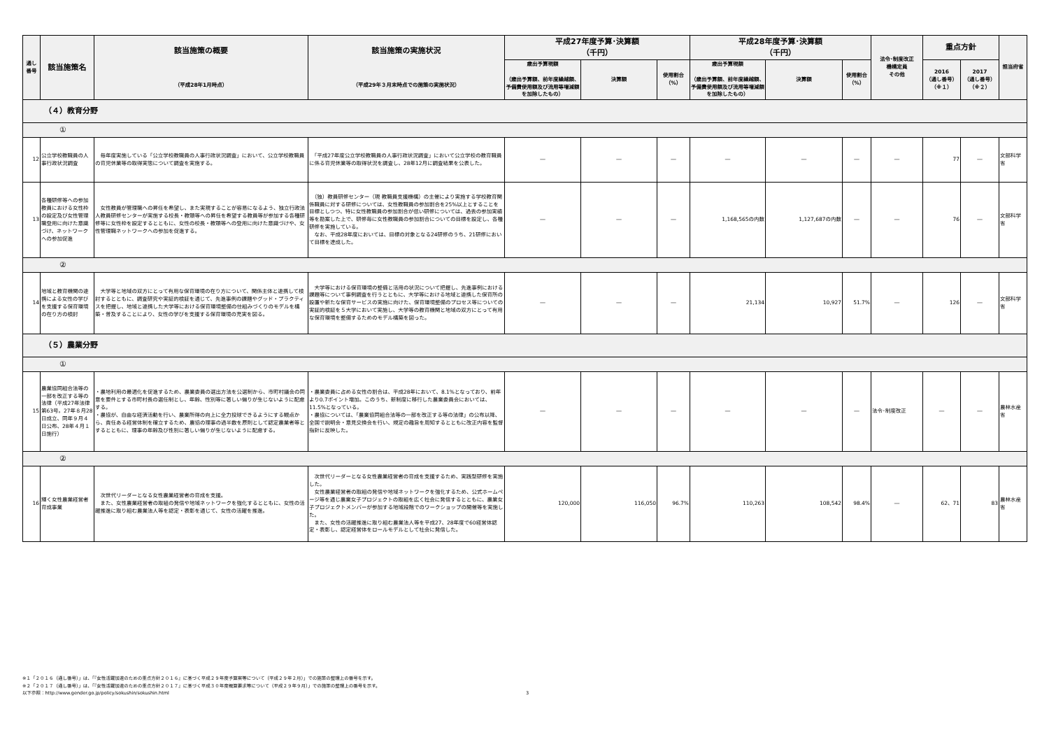| 通し番号 | 該当施策名 | 該当施策の概要 （平成28年1月時点） | 該当施策の実施状況 （平成29年３月末時点での施策の実施状況） | 平成27年度予算･決算額 （千円） | | | 平成28年度予算･決算額 （千円） | | | 法令･制度改正 機構定員 その他 | 重点方針 | | 担当府省 |
| --- | --- | --- | --- | --- | --- | --- | --- | --- | --- | --- | --- | --- | --- |
| | | | | 歳出予算現額 （歳出予算額、前年度繰越額、予備費使用額及び流用等増減額を加除したもの） | 決算額 | 使用割合 （%） | 歳出予算現額 （歳出予算額、前年度繰越額、予備費使用額及び流用等増減額を加除したもの） | 決算額 | 使用割合 （%） | | 2016 （通し番号） （※１） | 2017 （通し番号） （※２） | |
| （４）教育分野 | | | | | | | | | | | | | |
| ① | | | | | | | | | | | | | |
| 12 | 公立学校教職員の人事行政状況調査 | 毎年度実施している「公立学校教職員の人事行政状況調査」において、公立学校教職員の育児休業等の取得実態について調査を実施する。 | 「平成27年度公立学校教職員の人事行政状況調査」において公立学校の教育職員に係る育児休業等の取得状況を調査し、28年12月に調査結果を公表した。 | ― | ― | ― | ― | ― | ― | ― | 77 | ― | 文部科学省 |
| 13 | 各種研修等への参加教員における女性枠の設定及び女性管理職登用に向けた意識づけ、ネットワークへの参加促進 | 女性教員が管理職への昇任を希望し、また実現することが容易になるよう、独立行政法人教員研修センターが実施する校長・教頭等への昇任を希望する教員等が参加する各種研修等に女性枠を設定するとともに、女性の校長・教頭等への登用に向けた意識づけや、女性管理職ネットワークへの参加を促進する。 | （独）教員研修センター（現 教職員支援機構）の主催により実施する学校教育関係職員に対する研修については、女性教職員の参加割合を25%以上とすることを目標としつつ、特に女性教職員の参加割合が低い研修については、過去の参加実績等を勘案した上で、研修毎に女性教職員の参加割合についての目標を設定し、各種研修を実施している。 なお、平成28年度においては、目標の対象となる24研修のうち、21研修において目標を達成した。 | ― | ― | ― | 1,168,565の内数 | 1,127,687の内数 | ― | ― | 76 | ― | 文部科学省 |
| ② | | | | | | | | | | | | | |
| 14 | 地域と教育機関の連携による女性の学びを支援する保育環境の在り方の検討 | 大学等と地域の双方にとって有用な保育環境の在り方について、関係主体と連携して検討するとともに、調査研究や実証的検証を通じて、先進事例の課題やグッド・プラクティスを把握し、地域と連携した大学等における保育環境整備の仕組みづくりのモデルを構築・普及することにより、女性の学びを支援する保育環境の充実を図る。 | 大学等における保育環境の整備と活用の状況について把握し、先進事例における課題等について事例調査を行うとともに、大学等における地域と連携した保育所の設置や新たな保育サービスの実施に向けた、保育環境整備のプロセス等についての実証的検証を５大学において実施し、大学等の教育機関と地域の双方にとって有用な保育環境を整備するためのモデル構築を図った。 | ― | ― | ― | 21,134 | 10,927 | 51.7% | ― | 126 | ― | 文部科学省 |
| （５）農業分野 | | | | | | | | | | | | | |
| ① | | | | | | | | | | | | | |
| 15 | 農業協同組合法等の一部を改正する等の法律（平成27年法律第63号。27年８月28日成立、同年９月４日公布、28年４月１日施行） | ・農地利用の最適化を促進するため、農業委員の選出方法を公選制から、市町村議会の同意を要件とする市町村長の選任制とし、年齢、性別等に著しい偏りが生じないように配慮する。 ・農協が、自由な経済活動を行い、農業所得の向上に全力投球できるようにする観点から、責任ある経営体制を確立するため、農協の理事の過半数を原則として認定農業者等とするとともに、理事の年齢及び性別に著しい偏りが生じないように配慮する。 | ・農業委員に占める女性の割合は、平成28年において、8.1%となっており、前年より0.7ポイント増加。このうち、新制度に移行した農業委員会においては、11.5%となっている。 ・農協については、「農業協同組合法等の一部を改正する等の法律」の公布以降、全国で説明会・意見交換会を行い、規定の趣旨を周知するとともに改正内容を監督指針に反映した。 | ― | ― | ― | ― | ― | ― | 法令･制度改正 | ― | ― | 農林水産省 |
| ② | | | | | | | | | | | | | |
| 16 | 輝く女性農業経営者育成事業 | 次世代リーダーとなる女性農業経営者の育成を支援。 また、女性農業経営者の取組の発信や地域ネットワークを強化するとともに、女性の活躍推進に取り組む農業法人等を認定・表彰を通じて、女性の活躍を推進。 | 次世代リーダーとなる女性農業経営者の育成を支援するため、実践型研修を実施した。 女性農業経営者の取組の発信や地域ネットワークを強化するため、公式ホームページ等を通じ農業女子プロジェクトの取組を広く社会に発信するとともに、農業女子プロジェクトメンバーが参加する地域段階でのワークショップの開催等を実施した。 また、女性の活躍推進に取り組む農業法人等を平成27、28年度で60経営体認定・表彰し、認定経営体をロールモデルとして社会に発信した。 | 120,000 | 116,050 | 96.7% | 110,263 | 108,542 | 98.4% | ― | 62、71 | 83 | 農林水産省 |
※１「２０１６（通し番号）」は、「『女性活躍加速のための重点方針２０１６』に基づく平成２９年度予算案等について（平成２９年２月）」での施策の整理上の番号を示す。
※２「２０１７（通し番号）」は、「『女性活躍加速のための重点方針２０１７』に基づく平成３０年度概算要求等について（平成２９年９月）」での施策の整理上の番号を示す。
以下参照：http://www.gender.go.jp/policy/sokushin/sokushin.html 3